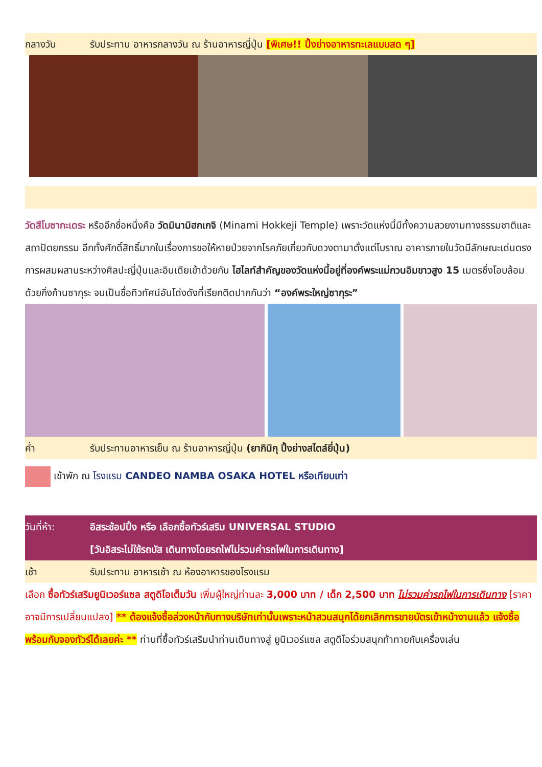กลางวัน รับประทาน อาหารกลางวัน ณ ร้านอาหารญี่ปุ่น [พิเศษ!! ปิ้งย่างอาหารทะเลแบบสด ๆ]
วัดสึโบซากะเดระ หรืออีกชื่อหนึ่งคือ วัดมินามิฮกเกจิ (Minami Hokkeji Temple) เพราะวัดแห่งนี้มีทั้งความสวยงามทางธรรมชาติและสถาปัตยกรรม อีกทั้งศักดิ์สิทธิ์มากในเรื่องการขอให้หายป่วยจากโรคภัยเกี่ยวกับดวงตามาตั้งแต่โบราณ อาคารภายในวัดมีลักษณะเด่นตรงการผสมผสานระหว่างศิลปะญี่ปุ่นและอินเดียเข้าด้วยกัน ไฮไลท์สำคัญของวัดแห่งนี้อยู่ที่องค์พระแม่กวนอิมขาวสูง 15 เมตรซึ่งโอบล้อมด้วยกิ่งก้านซากุระ จนเป็นชื่อทิวทัศน์อันโด่งดังที่เรียกติดปากกันว่า “องค์พระใหญ่ซากุระ”
ค่ำ รับประทานอาหารเย็น ณ ร้านอาหารญี่ปุ่น (ยากินิกุ ปิ้งย่างสไตล์ยี่ปุ่น)
เข้าพัก ณ โรงแรม CANDEO NAMBA OSAKA HOTEL หรือเทียบเท่า
วันที่ห้า: อิสระช้อปปิ้ง หรือ เลือกซื้อทัวร์เสริม UNIVERSAL STUDIO
[วันอิสระไม่ใช้รถบัส เดินทางโดยรถไฟไม่รวมค่ารถไฟในการเดินทาง]
เช้า รับประทาน อาหารเช้า ณ ห้องอาหารของโรงแรม
เลือก ซื้อทัวร์เสริมยูนิเวอร์แซล สตูดิโอเต็มวัน เพิ่มผู้ใหญ่ท่านละ 3,000 บาท / เด็ก 2,500 บาท ไม่รวมค่ารถไฟในการเดินทาง [ราคาอาจมีการเปลี่ยนแปลง] ** ต้องแจ้งซื้อล่วงหน้ากับทางบริษัทเท่านั้นเพราะหน้าสวนสนุกได้ยกเลิกการขายบัตรเข้าหน้างานแล้ว แจ้งซื้อพร้อมกับจองทัวร์ได้เลยค่ะ ** ท่านที่ซื้อทัวร์เสริมนำท่านเดินทางสู่ ยูนิเวอร์แซล สตูดิโอร่วมสนุกท้าทายกับเครื่องเล่น